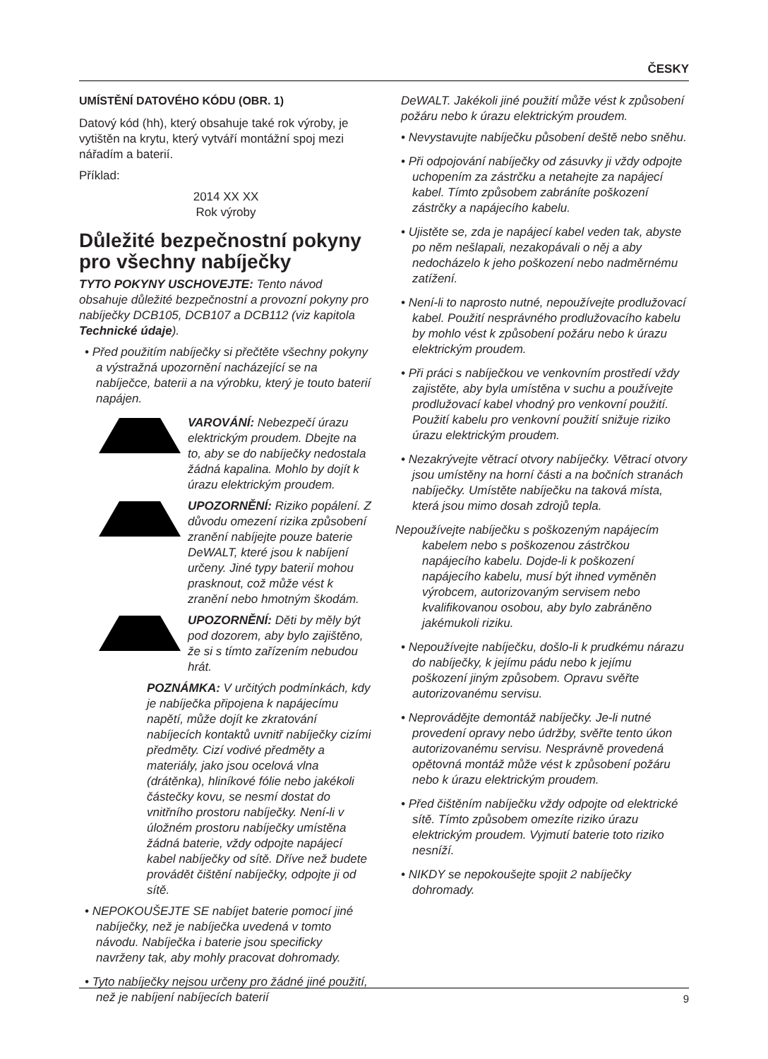ČESKY
UMÍSTĚNÍ DATOVÉHO KÓDU (OBR. 1)
Datový kód (hh), který obsahuje také rok výroby, je vytištěn na krytu, který vytváří montážní spoj mezi nářadím a baterií.
Příklad:
2014 XX XX
Rok výroby
Důležité bezpečnostní pokyny pro všechny nabíječky
TYTO POKYNY USCHOVEJTE: Tento návod obsahuje důležité bezpečnostní a provozní pokyny pro nabíječky DCB105, DCB107 a DCB112 (viz kapitola Technické údaje).
• Před použitím nabíječky si přečtěte všechny pokyny a výstražná upozornění nacházející se na nabíječce, baterii a na výrobku, který je touto baterií napájen.
VAROVÁNÍ: Nebezpečí úrazu elektrickým proudem. Dbejte na to, aby se do nabíječky nedostala žádná kapalina. Mohlo by dojít k úrazu elektrickým proudem.
UPOZORNĚNÍ: Riziko popálení. Z důvodu omezení rizika způsobení zranění nabíjejte pouze baterie DeWALT, které jsou k nabíjení určeny. Jiné typy baterií mohou prasknout, což může vést k zranění nebo hmotným škodám.
UPOZORNĚNÍ: Děti by měly být pod dozorem, aby bylo zajištěno, že si s tímto zařízením nebudou hrát.
POZNÁMKA: V určitých podmínkách, kdy je nabíječka připojena k napájecímu napětí, může dojít ke zkratování nabíjecích kontaktů uvnitř nabíječky cizími předměty. Cizí vodivé předměty a materiály, jako jsou ocelová vlna (drátěnka), hliníkové fólie nebo jakékoli částečky kovu, se nesmí dostat do vnitřního prostoru nabíječky. Není-li v úložném prostoru nabíječky umístěna žádná baterie, vždy odpojte napájecí kabel nabíječky od sítě. Dříve než budete provádět čištění nabíječky, odpojte ji od sítě.
• NEPOKOUŠEJTE SE nabíjet baterie pomocí jiné nabíječky, než je nabíječka uvedená v tomto návodu. Nabíječka i baterie jsou specificky navrženy tak, aby mohly pracovat dohromady.
• Tyto nabíječky nejsou určeny pro žádné jiné použití, než je nabíjení nabíjecích baterií
DeWALT. Jakékoli jiné použití může vést k způsobení požáru nebo k úrazu elektrickým proudem.
• Nevystavujte nabíječku působení deště nebo sněhu.
• Při odpojování nabíječky od zásuvky ji vždy odpojte uchopením za zástrčku a netahejte za napájecí kabel. Tímto způsobem zabráníte poškození zástrčky a napájecího kabelu.
• Ujistěte se, zda je napájecí kabel veden tak, abyste po něm nešlapali, nezakopávali o něj a aby nedocházelo k jeho poškození nebo nadměrnému zatížení.
• Není-li to naprosto nutné, nepoužívejte prodlužovací kabel. Použití nesprávného prodlužovacího kabelu by mohlo vést k způsobení požáru nebo k úrazu elektrickým proudem.
• Při práci s nabíječkou ve venkovním prostředí vždy zajistěte, aby byla umístěna v suchu a používejte prodlužovací kabel vhodný pro venkovní použití. Použití kabelu pro venkovní použití snižuje riziko úrazu elektrickým proudem.
• Nezakrývejte větrací otvory nabíječky. Větrací otvory jsou umístěny na horní části a na bočních stranách nabíječky. Umístěte nabíječku na taková místa, která jsou mimo dosah zdrojů tepla.
Nepoužívejte nabíječku s poškozeným napájecím kabelem nebo s poškozenou zástrčkou napájecího kabelu. Dojde-li k poškození napájecího kabelu, musí být ihned vyměněn výrobcem, autorizovaným servisem nebo kvalifikovanou osobou, aby bylo zabráněno jakémukoli riziku.
• Nepoužívejte nabíječku, došlo-li k prudkému nárazu do nabíječky, k jejímu pádu nebo k jejímu poškození jiným způsobem. Opravu svěřte autorizovanému servisu.
• Neprovádějte demontáž nabíječky. Je-li nutné provedení opravy nebo údržby, svěřte tento úkon autorizovanému servisu. Nesprávně provedená opětovná montáž může vést k způsobení požáru nebo k úrazu elektrickým proudem.
• Před čištěním nabíječku vždy odpojte od elektrické sítě. Tímto způsobem omezíte riziko úrazu elektrickým proudem. Vyjmutí baterie toto riziko nesníží.
• NIKDY se nepokoušejte spojit 2 nabíječky dohromady.
9